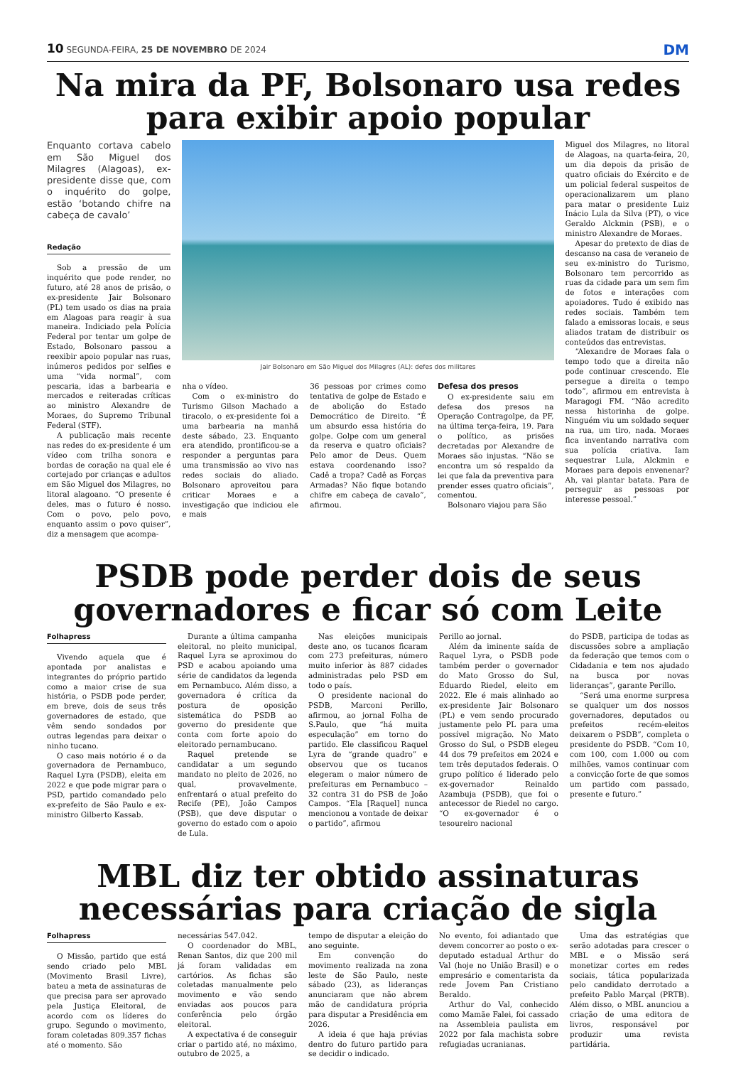10 SEGUNDA-FEIRA, 25 DE NOVEMBRO DE 2024 DM
Na mira da PF, Bolsonaro usa redes para exibir apoio popular
Enquanto cortava cabelo em São Miguel dos Milagres (Alagoas), ex-presidente disse que, com o inquérito do golpe, estão ‘botando chifre na cabeça de cavalo’
Redação
Sob a pressão de um inquérito que pode render, no futuro, até 28 anos de prisão, o ex-presidente Jair Bolsonaro (PL) tem usado os dias na praia em Alagoas para reagir à sua maneira. Indiciado pela Polícia Federal por tentar um golpe de Estado, Bolsonaro passou a reexibir apoio popular nas ruas, inúmeros pedidos por selfies e uma “vida normal”, com pescaria, idas a barbearia e mercados e reiteradas críticas ao ministro Alexandre de Moraes, do Supremo Tribunal Federal (STF).
A publicação mais recente nas redes do ex-presidente é um vídeo com trilha sonora e bordas de coração na qual ele é cortejado por crianças e adultos em São Miguel dos Milagres, no litoral alagoano. “O presente é deles, mas o futuro é nosso. Com o povo, pelo povo, enquanto assim o povo quiser”, diz a mensagem que acompa-
Jair Bolsonaro em São Miguel dos Milagres (AL): defes dos militares
nha o vídeo.
Com o ex-ministro do Turismo Gilson Machado a tiracolo, o ex-presidente foi a uma barbearia na manhã deste sábado, 23. Enquanto era atendido, prontificou-se a responder a perguntas para uma transmissão ao vivo nas redes sociais do aliado. Bolsonaro aproveitou para criticar Moraes e a investigação que indiciou ele e mais
36 pessoas por crimes como tentativa de golpe de Estado e de abolição do Estado Democrático de Direito. “É um absurdo essa história do golpe. Golpe com um general da reserva e quatro oficiais? Pelo amor de Deus. Quem estava coordenando isso? Cadê a tropa? Cadê as Forças Armadas? Não fique botando chifre em cabeça de cavalo”, afirmou.
Defesa dos presos
O ex-presidente saiu em defesa dos presos na Operação Contragolpe, da PF, na última terça-feira, 19. Para o político, as prisões decretadas por Alexandre de Moraes são injustas. “Não se encontra um só respaldo da lei que fala da preventiva para prender esses quatro oficiais”, comentou.
Bolsonaro viajou para São
Miguel dos Milagres, no litoral de Alagoas, na quarta-feira, 20, um dia depois da prisão de quatro oficiais do Exército e de um policial federal suspeitos de operacionalizarem um plano para matar o presidente Luiz Inácio Lula da Silva (PT), o vice Geraldo Alckmin (PSB), e o ministro Alexandre de Moraes.
Apesar do pretexto de dias de descanso na casa de veraneio de seu ex-ministro do Turismo, Bolsonaro tem percorrido as ruas da cidade para um sem fim de fotos e interações com apoiadores. Tudo é exibido nas redes sociais. Também tem falado a emissoras locais, e seus aliados tratam de distribuir os conteúdos das entrevistas.
“Alexandre de Moraes fala o tempo todo que a direita não pode continuar crescendo. Ele persegue a direita o tempo todo”, afirmou em entrevista à Maragogi FM. “Não acredito nessa historinha de golpe. Ninguém viu um soldado sequer na rua, um tiro, nada. Moraes fica inventando narrativa com sua polícia criativa. Iam sequestrar Lula, Alckmin e Moraes para depois envenenar? Ah, vai plantar batata. Para de perseguir as pessoas por interesse pessoal.”
PSDB pode perder dois de seus governadores e ficar só com Leite
Folhapress
Vivendo aquela que é apontada por analistas e integrantes do próprio partido como a maior crise de sua história, o PSDB pode perder, em breve, dois de seus três governadores de estado, que vêm sendo sondados por outras legendas para deixar o ninho tucano.
O caso mais notório é o da governadora de Pernambuco, Raquel Lyra (PSDB), eleita em 2022 e que pode migrar para o PSD, partido comandado pelo ex-prefeito de São Paulo e ex-ministro Gilberto Kassab.
Durante a última campanha eleitoral, no pleito municipal, Raquel Lyra se aproximou do PSD e acabou apoiando uma série de candidatos da legenda em Pernambuco. Além disso, a governadora é crítica da postura de oposição sistemática do PSDB ao governo do presidente que conta com forte apoio do eleitorado pernambucano.
Raquel pretende se candidatar a um segundo mandato no pleito de 2026, no qual, provavelmente, enfrentará o atual prefeito do Recife (PE), João Campos (PSB), que deve disputar o governo do estado com o apoio de Lula.
Nas eleições municipais deste ano, os tucanos ficaram com 273 prefeituras, número muito inferior às 887 cidades administradas pelo PSD em todo o país.
O presidente nacional do PSDB, Marconi Perillo, afirmou, ao jornal Folha de S.Paulo, que “há muita especulação” em torno do partido. Ele classificou Raquel Lyra de “grande quadro” e observou que os tucanos elegeram o maior número de prefeituras em Pernambuco – 32 contra 31 do PSB de João Campos. “Ela [Raquel] nunca mencionou a vontade de deixar o partido”, afirmou
Perillo ao jornal.
Além da iminente saída de Raquel Lyra, o PSDB pode também perder o governador do Mato Grosso do Sul, Eduardo Riedel, eleito em 2022. Ele é mais alinhado ao ex-presidente Jair Bolsonaro (PL) e vem sendo procurado justamente pelo PL para uma possível migração. No Mato Grosso do Sul, o PSDB elegeu 44 dos 79 prefeitos em 2024 e tem três deputados federais. O grupo político é liderado pelo ex-governador Reinaldo Azambuja (PSDB), que foi o antecessor de Riedel no cargo. “O ex-governador é o tesoureiro nacional
do PSDB, participa de todas as discussões sobre a ampliação da federação que temos com o Cidadania e tem nos ajudado na busca por novas lideranças”, garante Perillo.
“Será uma enorme surpresa se qualquer um dos nossos governadores, deputados ou prefeitos recém-eleitos deixarem o PSDB”, completa o presidente do PSDB. “Com 10, com 100, com 1.000 ou com milhões, vamos continuar com a convicção forte de que somos um partido com passado, presente e futuro.”
MBL diz ter obtido assinaturas necessárias para criação de sigla
Folhapress
O Missão, partido que está sendo criado pelo MBL (Movimento Brasil Livre), bateu a meta de assinaturas de que precisa para ser aprovado pela Justiça Eleitoral, de acordo com os líderes do grupo. Segundo o movimento, foram coletadas 809.357 fichas até o momento. São
necessárias 547.042.
O coordenador do MBL, Renan Santos, diz que 200 mil já foram validadas em cartórios. As fichas são coletadas manualmente pelo movimento e vão sendo enviadas aos poucos para conferência pelo órgão eleitoral.
A expectativa é de conseguir criar o partido até, no máximo, outubro de 2025, a
tempo de disputar a eleição do ano seguinte.
Em convenção do movimento realizada na zona leste de São Paulo, neste sábado (23), as lideranças anunciaram que não abrem mão de candidatura própria para disputar a Presidência em 2026.
A ideia é que haja prévias dentro do futuro partido para se decidir o indicado.
No evento, foi adiantado que devem concorrer ao posto o ex-deputado estadual Arthur do Val (hoje no União Brasil) e o empresário e comentarista da rede Jovem Pan Cristiano Beraldo.
Arthur do Val, conhecido como Mamãe Falei, foi cassado na Assembleia paulista em 2022 por fala machista sobre refugiadas ucranianas.
Uma das estratégias que serão adotadas para crescer o MBL e o Missão será monetizar cortes em redes sociais, tática popularizada pelo candidato derrotado a prefeito Pablo Marçal (PRTB). Além disso, o MBL anunciou a criação de uma editora de livros, responsável por produzir uma revista partidária.